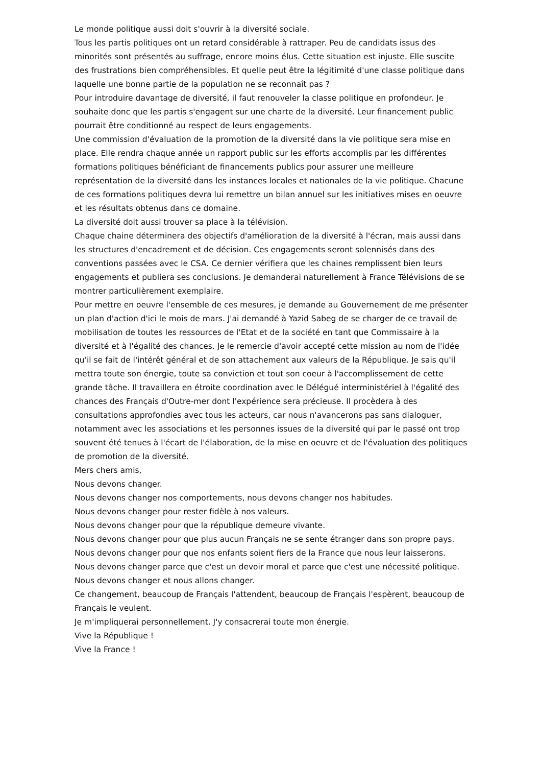Le monde politique aussi doit s'ouvrir à la diversité sociale.
Tous les partis politiques ont un retard considérable à rattraper. Peu de candidats issus des minorités sont présentés au suffrage, encore moins élus. Cette situation est injuste. Elle suscite des frustrations bien compréhensibles. Et quelle peut être la légitimité d'une classe politique dans laquelle une bonne partie de la population ne se reconnaît pas ?
Pour introduire davantage de diversité, il faut renouveler la classe politique en profondeur. Je souhaite donc que les partis s'engagent sur une charte de la diversité. Leur financement public pourrait être conditionné au respect de leurs engagements.
Une commission d'évaluation de la promotion de la diversité dans la vie politique sera mise en place. Elle rendra chaque année un rapport public sur les efforts accomplis par les différentes formations politiques bénéficiant de financements publics pour assurer une meilleure représentation de la diversité dans les instances locales et nationales de la vie politique. Chacune de ces formations politiques devra lui remettre un bilan annuel sur les initiatives mises en oeuvre et les résultats obtenus dans ce domaine.
La diversité doit aussi trouver sa place à la télévision.
Chaque chaine déterminera des objectifs d'amélioration de la diversité à l'écran, mais aussi dans les structures d'encadrement et de décision. Ces engagements seront solennisés dans des conventions passées avec le CSA. Ce dernier vérifiera que les chaines remplissent bien leurs engagements et publiera ses conclusions. Je demanderai naturellement à France Télévisions de se montrer particulièrement exemplaire.
Pour mettre en oeuvre l'ensemble de ces mesures, je demande au Gouvernement de me présenter un plan d'action d'ici le mois de mars. J'ai demandé à Yazid Sabeg de se charger de ce travail de mobilisation de toutes les ressources de l'Etat et de la société en tant que Commissaire à la diversité et à l'égalité des chances. Je le remercie d'avoir accepté cette mission au nom de l'idée qu'il se fait de l'intérêt général et de son attachement aux valeurs de la République. Je sais qu'il mettra toute son énergie, toute sa conviction et tout son coeur à l'accomplissement de cette grande tâche. Il travaillera en étroite coordination avec le Délégué interministériel à l'égalité des chances des Français d'Outre-mer dont l'expérience sera précieuse. Il procèdera à des consultations approfondies avec tous les acteurs, car nous n'avancerons pas sans dialoguer, notamment avec les associations et les personnes issues de la diversité qui par le passé ont trop souvent été tenues à l'écart de l'élaboration, de la mise en oeuvre et de l'évaluation des politiques de promotion de la diversité.
Mers chers amis,
Nous devons changer.
Nous devons changer nos comportements, nous devons changer nos habitudes.
Nous devons changer pour rester fidèle à nos valeurs.
Nous devons changer pour que la république demeure vivante.
Nous devons changer pour que plus aucun Français ne se sente étranger dans son propre pays.
Nous devons changer pour que nos enfants soient fiers de la France que nous leur laisserons.
Nous devons changer parce que c'est un devoir moral et parce que c'est une nécessité politique.
Nous devons changer et nous allons changer.
Ce changement, beaucoup de Français l'attendent, beaucoup de Français l'espèrent, beaucoup de Français le veulent.
Je m'impliquerai personnellement. J'y consacrerai toute mon énergie.
Vive la République !
Vive la France !